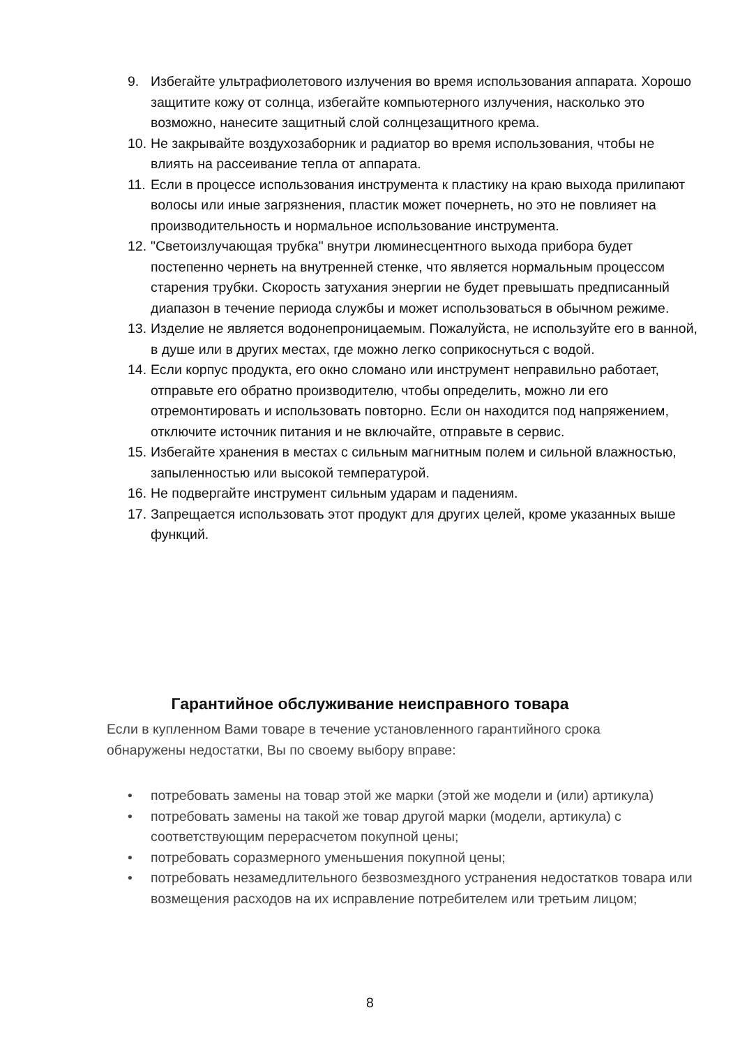9. Избегайте ультрафиолетового излучения во время использования аппарата. Хорошо защитите кожу от солнца, избегайте компьютерного излучения, насколько это возможно, нанесите защитный слой солнцезащитного крема.
10. Не закрывайте воздухозаборник и радиатор во время использования, чтобы не влиять на рассеивание тепла от аппарата.
11. Если в процессе использования инструмента к пластику на краю выхода прилипают волосы или иные загрязнения, пластик может почернеть, но это не повлияет на производительность и нормальное использование инструмента.
12. "Светоизлучающая трубка" внутри люминесцентного выхода прибора будет постепенно чернеть на внутренней стенке, что является нормальным процессом старения трубки. Скорость затухания энергии не будет превышать предписанный диапазон в течение периода службы и может использоваться в обычном режиме.
13. Изделие не является водонепроницаемым. Пожалуйста, не используйте его в ванной, в душе или в других местах, где можно легко соприкоснуться с водой.
14. Если корпус продукта, его окно сломано или инструмент неправильно работает, отправьте его обратно производителю, чтобы определить, можно ли его отремонтировать и использовать повторно. Если он находится под напряжением, отключите источник питания и не включайте, отправьте в сервис.
15. Избегайте хранения в местах с сильным магнитным полем и сильной влажностью, запыленностью или высокой температурой.
16. Не подвергайте инструмент сильным ударам и падениям.
17. Запрещается использовать этот продукт для других целей, кроме указанных выше функций.
Гарантийное обслуживание неисправного товара
Если в купленном Вами товаре в течение установленного гарантийного срока обнаружены недостатки, Вы по своему выбору вправе:
• потребовать замены на товар этой же марки (этой же модели и (или) артикула)
• потребовать замены на такой же товар другой марки (модели, артикула) с соответствующим перерасчетом покупной цены;
• потребовать соразмерного уменьшения покупной цены;
• потребовать незамедлительного безвозмездного устранения недостатков товара или возмещения расходов на их исправление потребителем или третьим лицом;
8